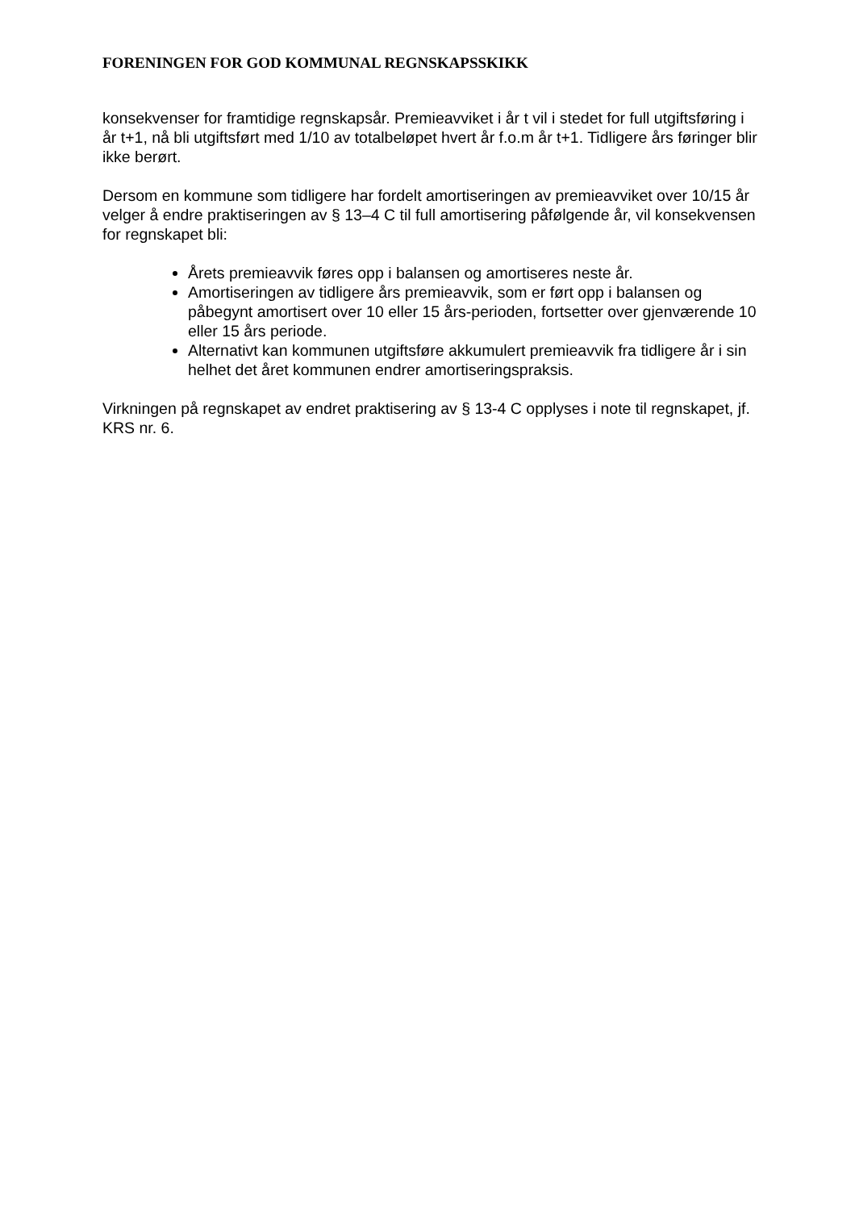FORENINGEN FOR GOD KOMMUNAL REGNSKAPSSKIKK
konsekvenser for framtidige regnskapsår. Premieavviket i år t vil i stedet for full utgiftsføring i år t+1, nå bli utgiftsført med 1/10 av totalbeløpet hvert år f.o.m år t+1. Tidligere års føringer blir ikke berørt.
Dersom en kommune som tidligere har fordelt amortiseringen av premieavviket over 10/15 år velger å endre praktiseringen av § 13–4 C til full amortisering påfølgende år, vil konsekvensen for regnskapet bli:
Årets premieavvik føres opp i balansen og amortiseres neste år.
Amortiseringen av tidligere års premieavvik, som er ført opp i balansen og påbegynt amortisert over 10 eller 15 års-perioden, fortsetter over gjenværende 10 eller 15 års periode.
Alternativt kan kommunen utgiftsføre akkumulert premieavvik fra tidligere år i sin helhet det året kommunen endrer amortiseringspraksis.
Virkningen på regnskapet av endret praktisering av § 13-4 C opplyses i note til regnskapet, jf. KRS nr. 6.